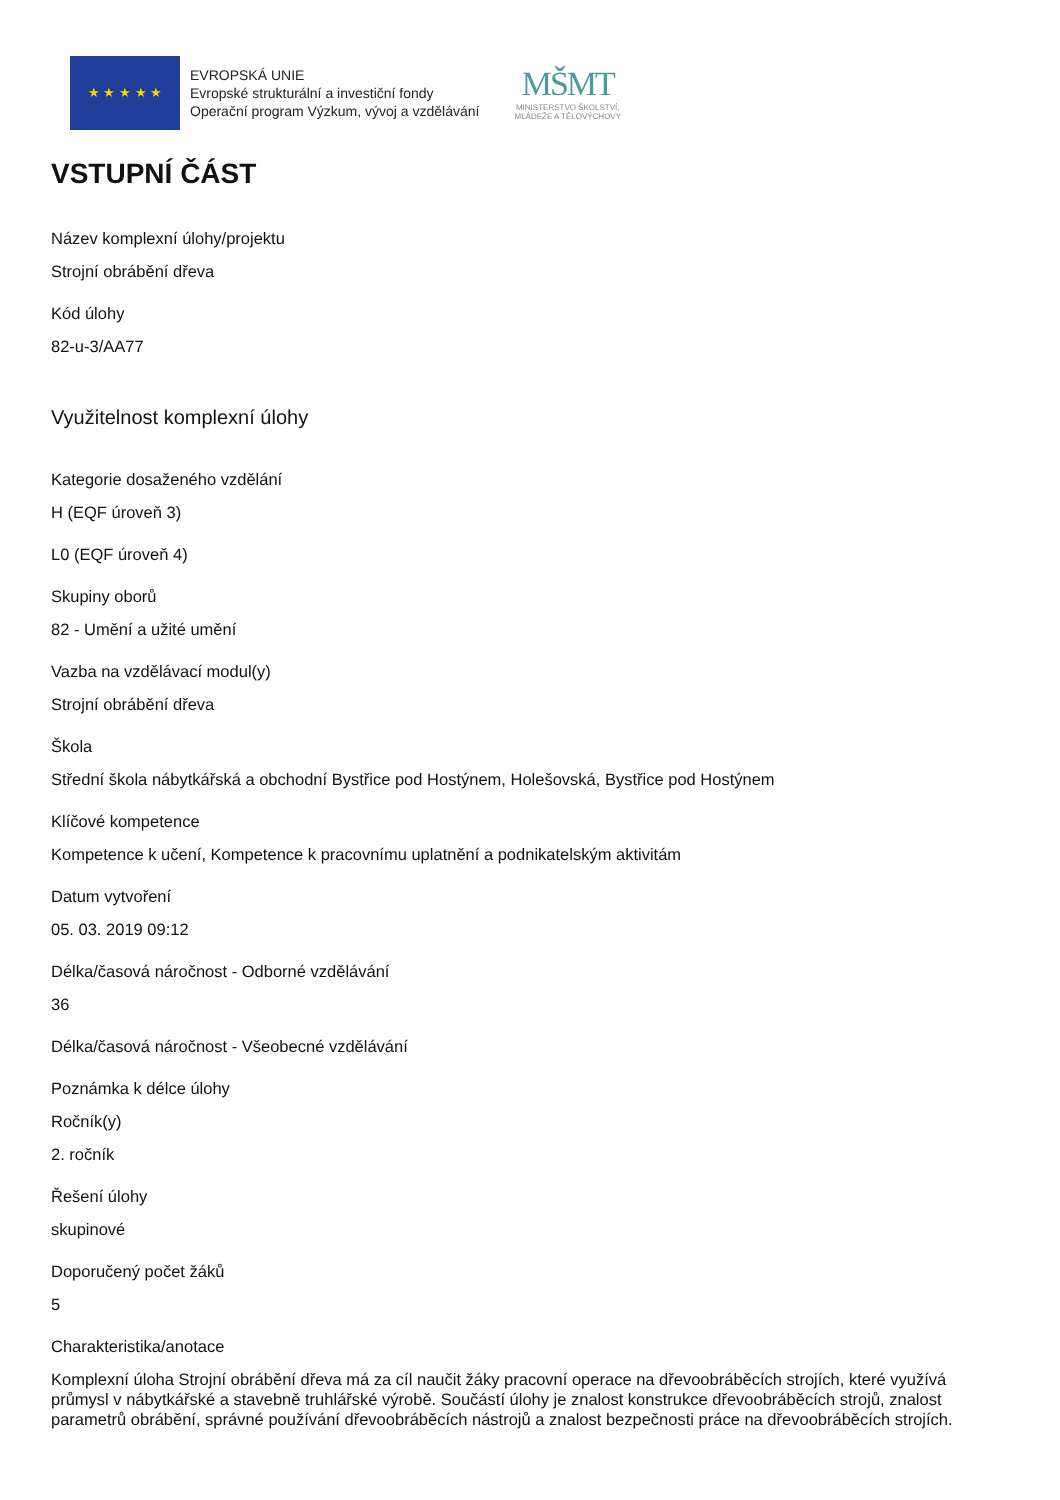★ ★ ★ ★ ★
EVROPSKÁ UNIE
Evropské strukturální a investiční fondy
Operační program Výzkum, vývoj a vzdělávání
MŠMT
MINISTERSTVO ŠKOLSTVÍ,
MLÁDEŽE A TĚLOVÝCHOVY
VSTUPNÍ ČÁST
Název komplexní úlohy/projektu
Strojní obrábění dřeva
Kód úlohy
82-u-3/AA77
Využitelnost komplexní úlohy
Kategorie dosaženého vzdělání
H (EQF úroveň 3)
L0 (EQF úroveň 4)
Skupiny oborů
82 - Umění a užité umění
Vazba na vzdělávací modul(y)
Strojní obrábění dřeva
Škola
Střední škola nábytkářská a obchodní Bystřice pod Hostýnem, Holešovská, Bystřice pod Hostýnem
Klíčové kompetence
Kompetence k učení, Kompetence k pracovnímu uplatnění a podnikatelským aktivitám
Datum vytvoření
05. 03. 2019 09:12
Délka/časová náročnost - Odborné vzdělávání
36
Délka/časová náročnost - Všeobecné vzdělávání
Poznámka k délce úlohy
Ročník(y)
2. ročník
Řešení úlohy
skupinové
Doporučený počet žáků
5
Charakteristika/anotace
Komplexní úloha Strojní obrábění dřeva má za cíl naučit žáky pracovní operace na dřevoobráběcích strojích, které využívá průmysl v nábytkářské a stavebně truhlářské výrobě. Součástí úlohy je znalost konstrukce dřevoobráběcích strojů, znalost parametrů obrábění, správné používání dřevoobráběcích nástrojů a znalost bezpečnosti práce na dřevoobráběcích strojích.